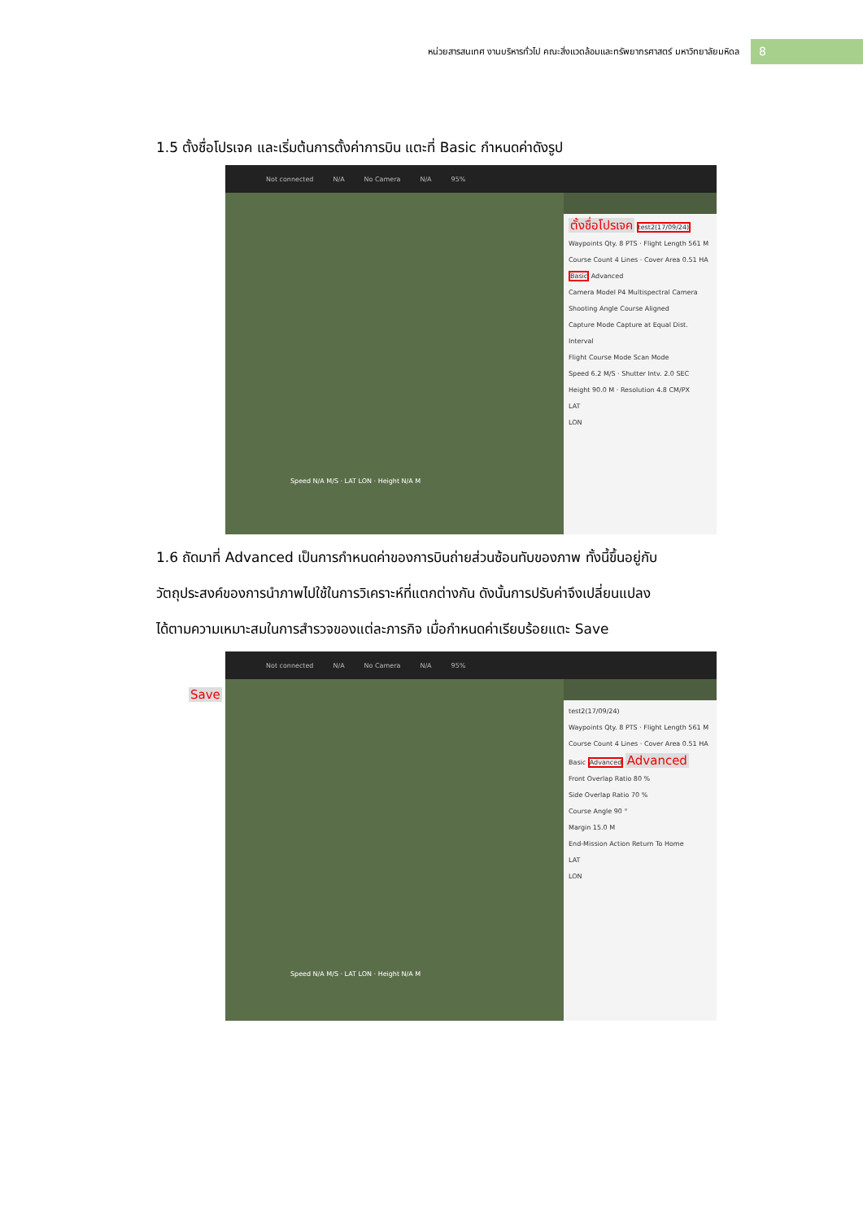หน่วยสารสนเทศ งานบริหารทั่วไป คณะสิ่งแวดล้อมและทรัพยากรศาสตร์ มหาวิทยาลัยมหิดล
8
1.5 ตั้งชื่อโปรเจค และเริ่มต้นการตั้งค่าการบิน แตะที่ Basic กำหนดค่าดังรูป
Not connected N/A No Camera N/A 95%
Speed N/A M/S · LAT LON · Height N/A M
ตั้งชื่อโปรเจค test2(17/09/24)
Waypoints Qty. 8 PTS · Flight Length 561 M
Course Count 4 Lines · Cover Area 0.51 HA
Basic Advanced
Camera Model P4 Multispectral Camera
Shooting Angle Course Aligned
Capture Mode Capture at Equal Dist. Interval
Flight Course Mode Scan Mode
Speed 6.2 M/S · Shutter Intv. 2.0 SEC
Height 90.0 M · Resolution 4.8 CM/PX
LAT
LON
1.6 ถัดมาที่ Advanced เป็นการกำหนดค่าของการบินถ่ายส่วนซ้อนทับของภาพ ทั้งนี้ขึ้นอยู่กับ
วัตถุประสงค์ของการนำภาพไปใช้ในการวิเคราะห์ที่แตกต่างกัน ดังนั้นการปรับค่าจึงเปลี่ยนแปลง
ได้ตามความเหมาะสมในการสำรวจของแต่ละภารกิจ เมื่อกำหนดค่าเรียบร้อยแตะ Save
Not connected N/A No Camera N/A 95%
Save
Speed N/A M/S · LAT LON · Height N/A M
test2(17/09/24)
Waypoints Qty. 8 PTS · Flight Length 561 M
Course Count 4 Lines · Cover Area 0.51 HA
Basic Advanced Advanced
Front Overlap Ratio 80 %
Side Overlap Ratio 70 %
Course Angle 90 °
Margin 15.0 M
End-Mission Action Return To Home
LAT
LON